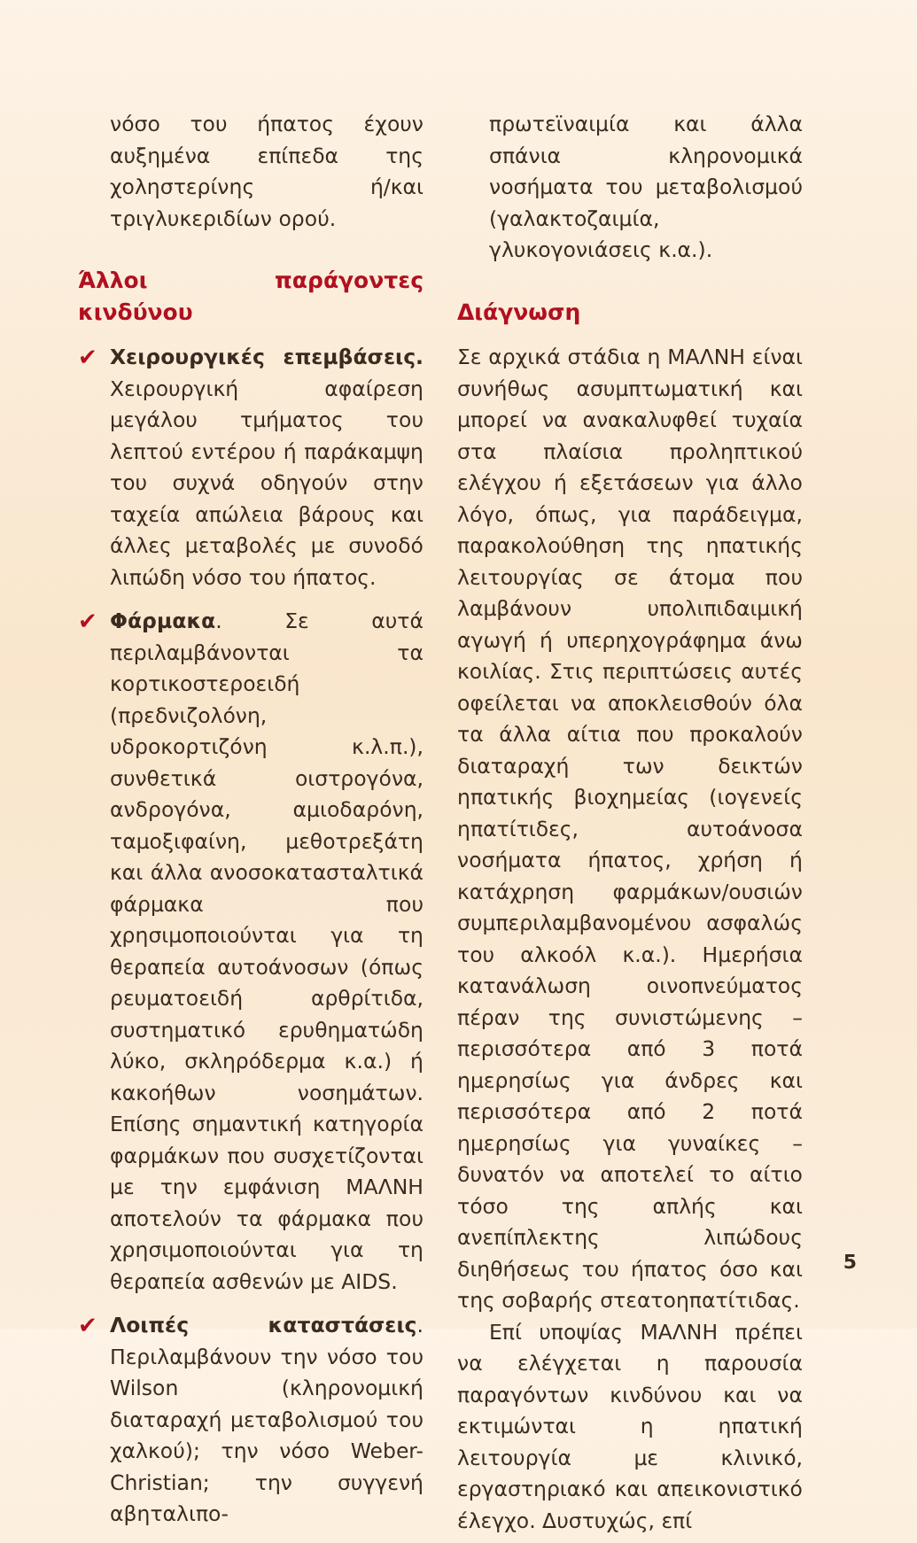νόσο του ήπατος έχουν αυξημένα επίπεδα της χοληστερίνης ή/και τριγλυκεριδίων ορού.
Άλλοι παράγοντες κινδύνου
✔ Χειρουργικές επεμβάσεις. Χειρουργική αφαίρεση μεγάλου τμήματος του λεπτού εντέρου ή παράκαμψη του συχνά οδηγούν στην ταχεία απώλεια βάρους και άλλες μεταβολές με συνοδό λιπώδη νόσο του ήπατος.
✔ Φάρμακα. Σε αυτά περιλαμβάνονται τα κορτικοστεροειδή (πρεδνιζολόνη, υδροκορτιζόνη κ.λ.π.), συνθετικά οιστρογόνα, ανδρογόνα, αμιοδαρόνη, ταμοξιφαίνη, μεθοτρεξάτη και άλλα ανοσοκατασταλτικά φάρμακα που χρησιμοποιούνται για τη θεραπεία αυτοάνοσων (όπως ρευματοειδή αρθρίτιδα, συστηματικό ερυθηματώδη λύκο, σκληρόδερμα κ.α.) ή κακοήθων νοσημάτων. Επίσης σημαντική κατηγορία φαρμάκων που συσχετίζονται με την εμφάνιση ΜΑΛΝΗ αποτελούν τα φάρμακα που χρησιμοποιούνται για τη θεραπεία ασθενών με AIDS.
✔ Λοιπές καταστάσεις. Περιλαμβάνουν την νόσο του Wilson (κληρονομική διαταραχή μεταβολισμού του χαλκού); την νόσο Weber-Christian; την συγγενή αβηταλιπο-
πρωτεϊναιμία και άλλα σπάνια κληρονομικά νοσήματα του μεταβολισμού (γαλακτοζαιμία, γλυκογονιάσεις κ.α.).
Διάγνωση
Σε αρχικά στάδια η ΜΑΛΝΗ είναι συνήθως ασυμπτωματική και μπορεί να ανακαλυφθεί τυχαία στα πλαίσια προληπτικού ελέγχου ή εξετάσεων για άλλο λόγο, όπως, για παράδειγμα, παρακολούθηση της ηπατικής λειτουργίας σε άτομα που λαμβάνουν υπολιπιδαιμική αγωγή ή υπερηχογράφημα άνω κοιλίας. Στις περιπτώσεις αυτές οφείλεται να αποκλεισθούν όλα τα άλλα αίτια που προκαλούν διαταραχή των δεικτών ηπατικής βιοχημείας (ιογενείς ηπατίτιδες, αυτοάνοσα νοσήματα ήπατος, χρήση ή κατάχρηση φαρμάκων/ουσιών συμπεριλαμβανομένου ασφαλώς του αλκοόλ κ.α.). Ημερήσια κατανάλωση οινοπνεύματος πέραν της συνιστώμενης – περισσότερα από 3 ποτά ημερησίως για άνδρες και περισσότερα από 2 ποτά ημερησίως για γυναίκες – δυνατόν να αποτελεί το αίτιο τόσο της απλής και ανεπίπλεκτης λιπώδους διηθήσεως του ήπατος όσο και της σοβαρής στεατοηπατίτιδας.
Επί υποψίας ΜΑΛΝΗ πρέπει να ελέγχεται η παρουσία παραγόντων κινδύνου και να εκτιμώνται η ηπατική λειτουργία με κλινικό, εργαστηριακό και απεικονιστικό έλεγχο. Δυστυχώς, επί
5